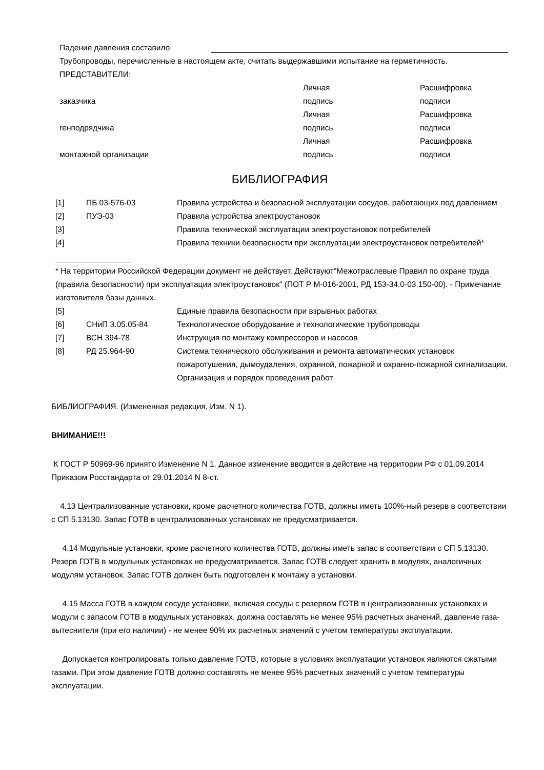Падение давления составило
Трубопроводы, перечисленные в настоящем акте, считать выдержавшими испытание на герметичность.
ПРЕДСТАВИТЕЛИ:
| | Личная | Расшифровка |
| заказчика | подпись | подписи |
| | Личная | Расшифровка |
| генподрядчика | подпись | подписи |
| | Личная | Расшифровка |
| монтажной организации | подпись | подписи |
БИБЛИОГРАФИЯ
| [1] | ПБ 03-576-03 | Правила устройства и безопасной эксплуатации сосудов, работающих под давлением |
| [2] | ПУЭ-03 | Правила устройства электроустановок |
| [3] | | Правила технической эксплуатации электроустановок потребителей |
| [4] | | Правила техники безопасности при эксплуатации электроустановок потребителей* |
* На территории Российской Федерации документ не действует. Действуют"Межотраслевые Правил по охране труда (правила безопасности) при эксплуатации электроустановок" (ПОТ Р М-016-2001, РД 153-34.0-03.150-00). - Примечание изготовителя базы данных.
| [5] | | Единые правила безопасности при взрывных работах |
| [6] | СНиП 3.05.05-84 | Технологическое оборудование и технологические трубопроводы |
| [7] | ВСН 394-78 | Инструкция по монтажу компрессоров и насосов |
| [8] | РД 25.964-90 | Система технического обслуживания и ремонта автоматических установок пожаротушения, дымоудаления, охранной, пожарной и охранно-пожарной сигнализации. Организация и порядок проведения работ |
БИБЛИОГРАФИЯ. (Измененная редакция, Изм. N 1).
ВНИМАНИЕ!!!
К ГОСТ Р 50969-96 принято Изменение N 1. Данное изменение вводится в действие на территории РФ с 01.09.2014 Приказом Росстандарта от 29.01.2014 N 8-ст.
4.13 Централизованные установки, кроме расчетного количества ГОТВ, должны иметь 100%-ный резерв в соответствии с СП 5.13130. Запас ГОТВ в централизованных установках не предусматривается.
4.14 Модульные установки, кроме расчетного количества ГОТВ, должны иметь запас в соответствии с СП 5.13130. Резерв ГОТВ в модульных установках не предусматривается. Запас ГОТВ следует хранить в модулях, аналогичных модулям установок. Запас ГОТВ должен быть подготовлен к монтажу в установки.
4.15 Масса ГОТВ в каждом сосуде установки, включая сосуды с резервом ГОТВ в централизованных установках и модули с запасом ГОТВ в модульных установках, должна составлять не менее 95% расчетных значений, давление газа-вытеснителя (при его наличии) - не менее 90% их расчетных значений с учетом температуры эксплуатации.
Допускается контролировать только давление ГОТВ, которые в условиях эксплуатации установок являются сжатыми газами. При этом давление ГОТВ должно составлять не менее 95% расчетных значений с учетом температуры эксплуатации.